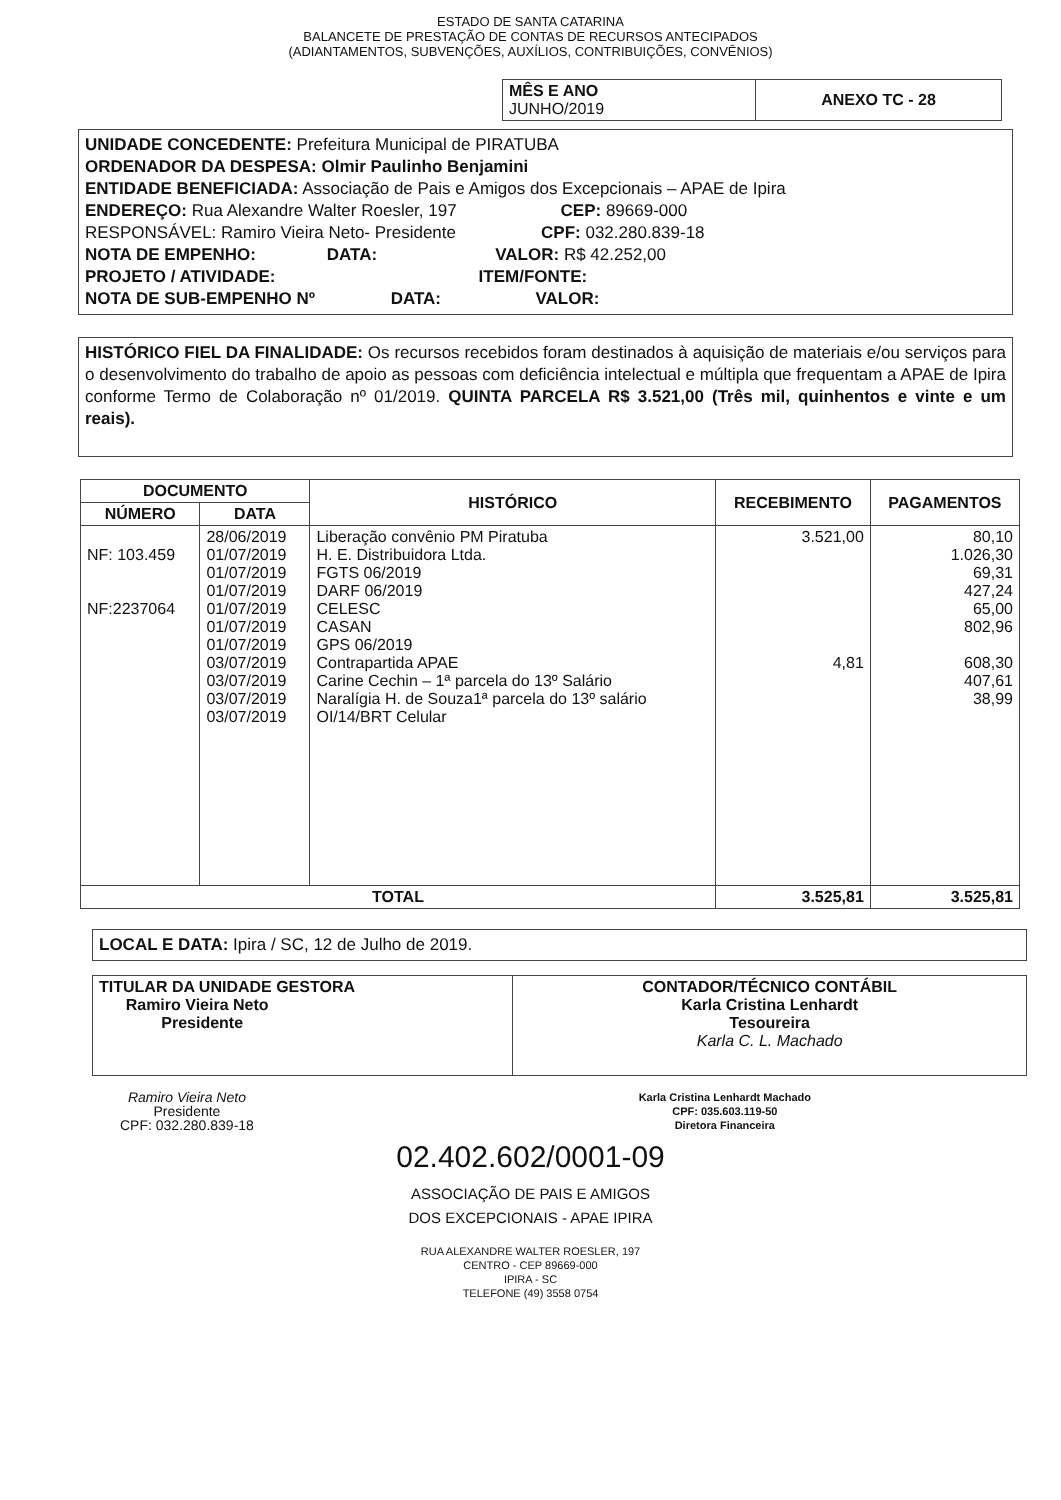ESTADO DE SANTA CATARINA
BALANCETE DE PRESTAÇÃO DE CONTAS DE RECURSOS ANTECIPADOS
(ADIANTAMENTOS, SUBVENÇÕES, AUXÍLIOS, CONTRIBUIÇÕES, CONVÊNIOS)
| MÊS E ANO JUNHO/2019 | ANEXO TC - 28 |
UNIDADE CONCEDENTE: Prefeitura Municipal de PIRATUBA
ORDENADOR DA DESPESA: Olmir Paulinho Benjamini
ENTIDADE BENEFICIADA: Associação de Pais e Amigos dos Excepcionais – APAE de Ipira
ENDEREÇO: Rua Alexandre Walter Roesler, 197 CEP: 89669-000
RESPONSÁVEL: Ramiro Vieira Neto- Presidente CPF: 032.280.839-18
NOTA DE EMPENHO: DATA: VALOR: R$ 42.252,00
PROJETO / ATIVIDADE: ITEM/FONTE:
NOTA DE SUB-EMPENHO Nº DATA: VALOR:
HISTÓRICO FIEL DA FINALIDADE: Os recursos recebidos foram destinados à aquisição de materiais e/ou serviços para o desenvolvimento do trabalho de apoio as pessoas com deficiência intelectual e múltipla que frequentam a APAE de Ipira conforme Termo de Colaboração nº 01/2019. QUINTA PARCELA R$ 3.521,00 (Três mil, quinhentos e vinte e um reais).
| DOCUMENTO | | HISTÓRICO | RECEBIMENTO | PAGAMENTOS |
| --- | --- | --- | --- | --- |
| NÚMERO | DATA | | | |
| NF: 103.459 NF:2237064 | 28/06/2019 01/07/2019 01/07/2019 01/07/2019 01/07/2019 01/07/2019 01/07/2019 03/07/2019 03/07/2019 03/07/2019 03/07/2019 | Liberação convênio PM Piratuba H. E. Distribuidora Ltda. FGTS 06/2019 DARF 06/2019 CELESC CASAN GPS 06/2019 Contrapartida APAE Carine Cechin – 1ª parcela do 13º Salário Naralígia H. de Souza1ª parcela do 13º salário OI/14/BRT Celular | 3.521,00 4,81 | 80,10 1.026,30 69,31 427,24 65,00 802,96 608,30 407,61 38,99 |
| TOTAL | | | 3.525,81 | 3.525,81 |
LOCAL E DATA: Ipira / SC, 12 de Julho de 2019.
| TITULAR DA UNIDADE GESTORA Ramiro Vieira Neto Presidente | CONTADOR/TÉCNICO CONTÁBIL Karla Cristina Lenhardt Tesoureira Karla C. L. Machado |
Ramiro Vieira Neto
Presidente
CPF: 032.280.839-18
Karla Cristina Lenhardt Machado
CPF: 035.603.119-50
Diretora Financeira
02.402.602/0001-09
ASSOCIAÇÃO DE PAIS E AMIGOS
DOS EXCEPCIONAIS - APAE IPIRA
RUA ALEXANDRE WALTER ROESLER, 197
CENTRO - CEP 89669-000
IPIRA - SC
TELEFONE (49) 3558 0754